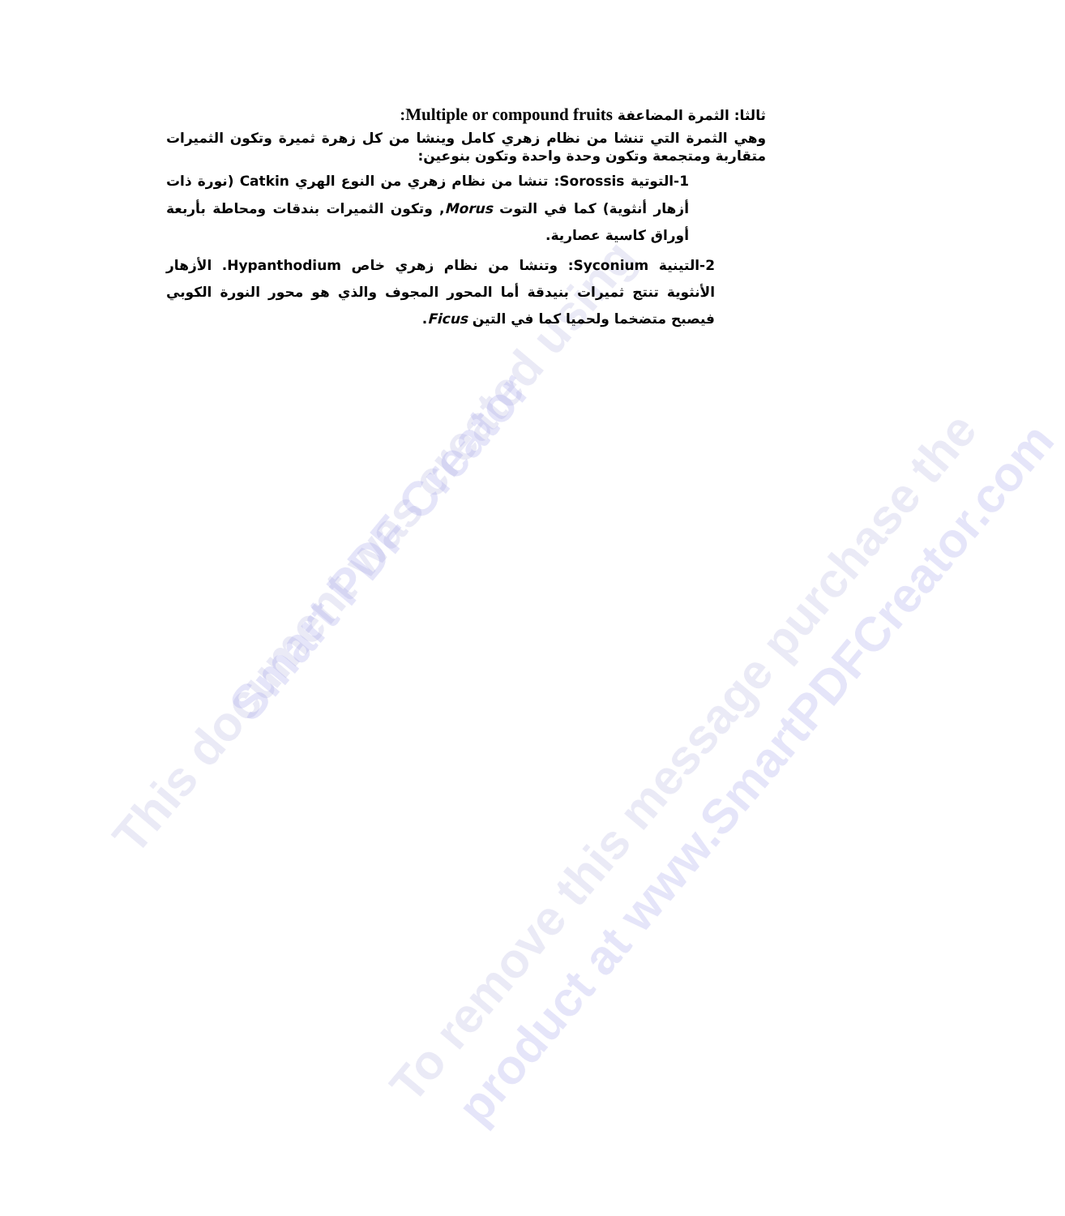This document was created using Smart PDF Creator
To remove this message purchase the product at www.SmartPDFCreator.com
ثالثا: الثمرة المضاعفة Multiple or compound fruits:
وهي الثمرة التي تنشا من نظام زهري كامل وينشا من كل زهرة ثميرة وتكون الثميرات متقاربة ومتجمعة وتكون وحدة واحدة وتكون بنوعين:
1-التوتية Sorossis: تنشا من نظام زهري من النوع الهري Catkin (نورة ذات أزهار أنثوية) كما في التوت Morus, وتكون الثميرات بندقات ومحاطة بأربعة أوراق كاسية عصارية.
2-التينية Syconium: وتنشا من نظام زهري خاص Hypanthodium. الأزهار الأنثوية تنتج ثميرات بنيدقة أما المحور المجوف والذي هو محور النورة الكوبي فيصبح متضخما ولحميا كما في التين Ficus.